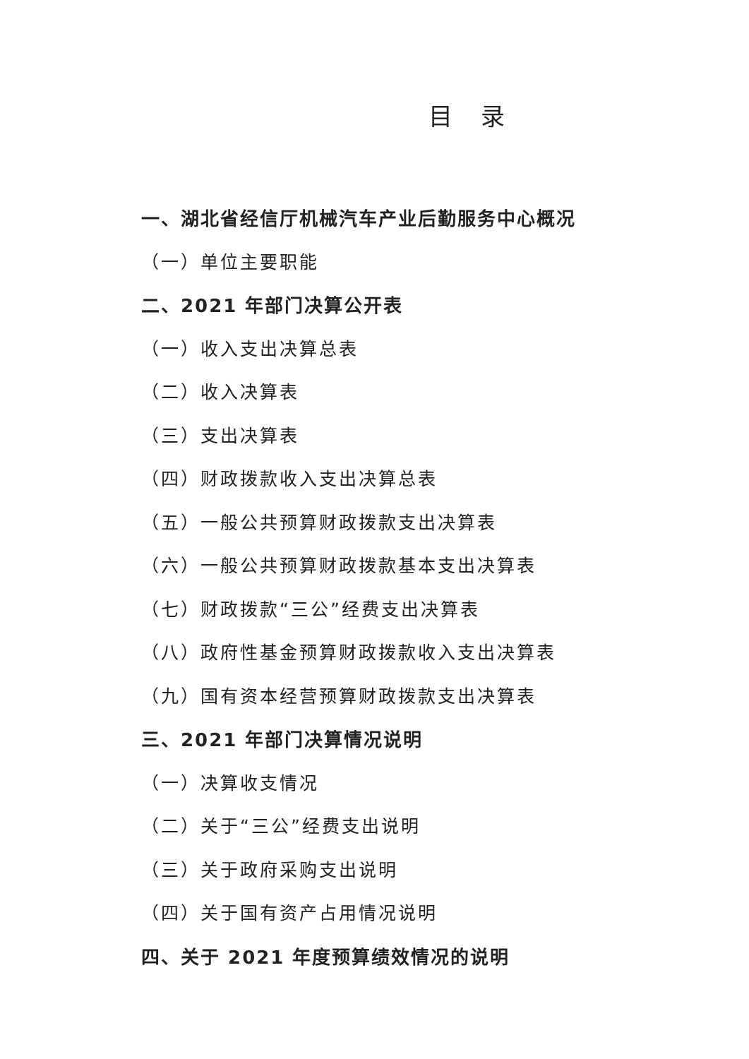目录
一、湖北省经信厅机械汽车产业后勤服务中心概况
（一）单位主要职能
二、2021 年部门决算公开表
（一）收入支出决算总表
（二）收入决算表
（三）支出决算表
（四）财政拨款收入支出决算总表
（五）一般公共预算财政拨款支出决算表
（六）一般公共预算财政拨款基本支出决算表
（七）财政拨款“三公”经费支出决算表
（八）政府性基金预算财政拨款收入支出决算表
（九）国有资本经营预算财政拨款支出决算表
三、2021 年部门决算情况说明
（一）决算收支情况
（二）关于“三公”经费支出说明
（三）关于政府采购支出说明
（四）关于国有资产占用情况说明
四、关于 2021 年度预算绩效情况的说明